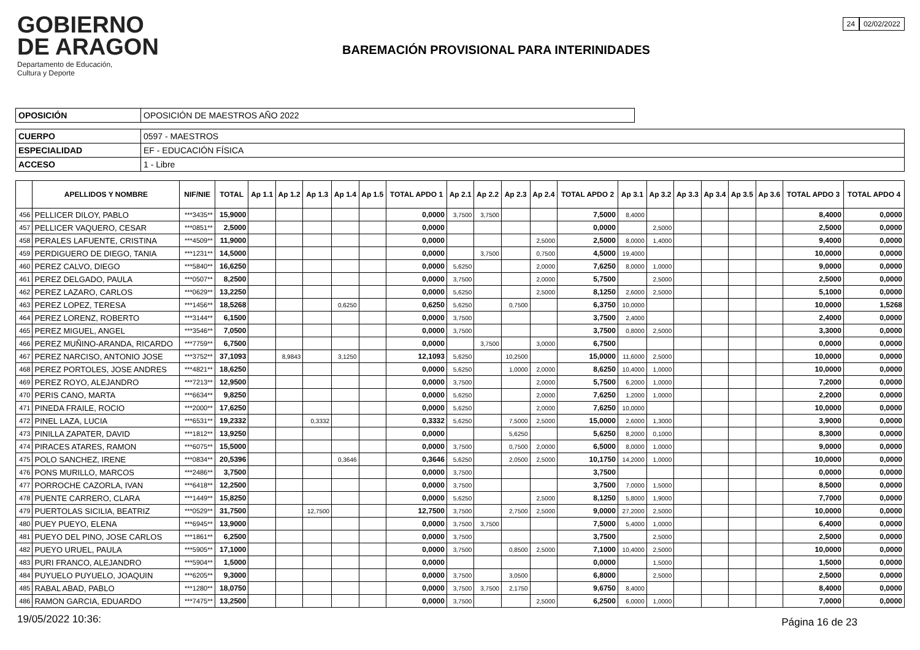GOBIERNO
DE ARAGON
Departamento de Educación,
Cultura y Deporte
BAREMACIÓN PROVISIONAL PARA INTERINIDADES
24 02/02/2022
| OPOSICIÓN | OPOSICIÓN DE MAESTROS AÑO 2022 |
| CUERPO | 0597 - MAESTROS |
| ESPECIALIDAD | EF - EDUCACIÓN FÍSICA |
| ACCESO | 1 - Libre |
| | APELLIDOS Y NOMBRE | NIF/NIE | TOTAL | Ap 1.1 | Ap 1.2 | Ap 1.3 | Ap 1.4 | Ap 1.5 | TOTAL APDO 1 | Ap 2.1 | Ap 2.2 | Ap 2.3 | Ap 2.4 | TOTAL APDO 2 | Ap 3.1 | Ap 3.2 | Ap 3.3 | Ap 3.4 | Ap 3.5 | Ap 3.6 | TOTAL APDO 3 | TOTAL APDO 4 |
| --- | --- | --- | --- | --- | --- | --- | --- | --- | --- | --- | --- | --- | --- | --- | --- | --- | --- | --- | --- | --- | --- | --- |
| 456 | PELLICER DILOY, PABLO | ***3435** | 15,9000 | | | | | | 0,0000 | 3,7500 | 3,7500 | | | 7,5000 | 8,4000 | | | | | | 8,4000 | 0,0000 |
| 457 | PELLICER VAQUERO, CESAR | ***0851** | 2,5000 | | | | | | 0,0000 | | | | | 0,0000 | | 2,5000 | | | | | 2,5000 | 0,0000 |
| 458 | PERALES LAFUENTE, CRISTINA | ***4509** | 11,9000 | | | | | | 0,0000 | | | | 2,5000 | 2,5000 | 8,0000 | 1,4000 | | | | | 9,4000 | 0,0000 |
| 459 | PERDIGUERO DE DIEGO, TANIA | ***1231** | 14,5000 | | | | | | 0,0000 | | 3,7500 | | 0,7500 | 4,5000 | 19,4000 | | | | | | 10,0000 | 0,0000 |
| 460 | PEREZ CALVO, DIEGO | ***5840** | 16,6250 | | | | | | 0,0000 | 5,6250 | | | 2,0000 | 7,6250 | 8,0000 | 1,0000 | | | | | 9,0000 | 0,0000 |
| 461 | PEREZ DELGADO, PAULA | ***0507** | 8,2500 | | | | | | 0,0000 | 3,7500 | | | 2,0000 | 5,7500 | | 2,5000 | | | | | 2,5000 | 0,0000 |
| 462 | PEREZ LAZARO, CARLOS | ***0629** | 13,2250 | | | | | | 0,0000 | 5,6250 | | | 2,5000 | 8,1250 | 2,6000 | 2,5000 | | | | | 5,1000 | 0,0000 |
| 463 | PEREZ LOPEZ, TERESA | ***1456** | 18,5268 | | | | 0,6250 | | 0,6250 | 5,6250 | | 0,7500 | | 6,3750 | 10,0000 | | | | | | 10,0000 | 1,5268 |
| 464 | PEREZ LORENZ, ROBERTO | ***3144** | 6,1500 | | | | | | 0,0000 | 3,7500 | | | | 3,7500 | 2,4000 | | | | | | 2,4000 | 0,0000 |
| 465 | PEREZ MIGUEL, ANGEL | ***3546** | 7,0500 | | | | | | 0,0000 | 3,7500 | | | | 3,7500 | 0,8000 | 2,5000 | | | | | 3,3000 | 0,0000 |
| 466 | PEREZ MUÑINO-ARANDA, RICARDO | ***7759** | 6,7500 | | | | | | 0,0000 | | 3,7500 | | 3,0000 | 6,7500 | | | | | | | 0,0000 | 0,0000 |
| 467 | PEREZ NARCISO, ANTONIO JOSE | ***3752** | 37,1093 | | 8,9843 | | 3,1250 | | 12,1093 | 5,6250 | | 10,2500 | | 15,0000 | 11,6000 | 2,5000 | | | | | 10,0000 | 0,0000 |
| 468 | PEREZ PORTOLES, JOSE ANDRES | ***4821** | 18,6250 | | | | | | 0,0000 | 5,6250 | | 1,0000 | 2,0000 | 8,6250 | 10,4000 | 1,0000 | | | | | 10,0000 | 0,0000 |
| 469 | PEREZ ROYO, ALEJANDRO | ***7213** | 12,9500 | | | | | | 0,0000 | 3,7500 | | | 2,0000 | 5,7500 | 6,2000 | 1,0000 | | | | | 7,2000 | 0,0000 |
| 470 | PERIS CANO, MARTA | ***6634** | 9,8250 | | | | | | 0,0000 | 5,6250 | | | 2,0000 | 7,6250 | 1,2000 | 1,0000 | | | | | 2,2000 | 0,0000 |
| 471 | PINEDA FRAILE, ROCIO | ***2000** | 17,6250 | | | | | | 0,0000 | 5,6250 | | | 2,0000 | 7,6250 | 10,0000 | | | | | | 10,0000 | 0,0000 |
| 472 | PINEL LAZA, LUCIA | ***6531** | 19,2332 | | | 0,3332 | | | 0,3332 | 5,6250 | | 7,5000 | 2,5000 | 15,0000 | 2,6000 | 1,3000 | | | | | 3,9000 | 0,0000 |
| 473 | PINILLA ZAPATER, DAVID | ***1812** | 13,9250 | | | | | | 0,0000 | | | 5,6250 | | 5,6250 | 8,2000 | 0,1000 | | | | | 8,3000 | 0,0000 |
| 474 | PIRACES ATARES, RAMON | ***6075** | 15,5000 | | | | | | 0,0000 | 3,7500 | | 0,7500 | 2,0000 | 6,5000 | 8,0000 | 1,0000 | | | | | 9,0000 | 0,0000 |
| 475 | POLO SANCHEZ, IRENE | ***0834** | 20,5396 | | | | 0,3646 | | 0,3646 | 5,6250 | | 2,0500 | 2,5000 | 10,1750 | 14,2000 | 1,0000 | | | | | 10,0000 | 0,0000 |
| 476 | PONS MURILLO, MARCOS | ***2486** | 3,7500 | | | | | | 0,0000 | 3,7500 | | | | 3,7500 | | | | | | | 0,0000 | 0,0000 |
| 477 | PORROCHE CAZORLA, IVAN | ***6418** | 12,2500 | | | | | | 0,0000 | 3,7500 | | | | 3,7500 | 7,0000 | 1,5000 | | | | | 8,5000 | 0,0000 |
| 478 | PUENTE CARRERO, CLARA | ***1449** | 15,8250 | | | | | | 0,0000 | 5,6250 | | | 2,5000 | 8,1250 | 5,8000 | 1,9000 | | | | | 7,7000 | 0,0000 |
| 479 | PUERTOLAS SICILIA, BEATRIZ | ***0529** | 31,7500 | | | 12,7500 | | | 12,7500 | 3,7500 | | 2,7500 | 2,5000 | 9,0000 | 27,2000 | 2,5000 | | | | | 10,0000 | 0,0000 |
| 480 | PUEY PUEYO, ELENA | ***6945** | 13,9000 | | | | | | 0,0000 | 3,7500 | 3,7500 | | | 7,5000 | 5,4000 | 1,0000 | | | | | 6,4000 | 0,0000 |
| 481 | PUEYO DEL PINO, JOSE CARLOS | ***1861** | 6,2500 | | | | | | 0,0000 | 3,7500 | | | | 3,7500 | | 2,5000 | | | | | 2,5000 | 0,0000 |
| 482 | PUEYO URUEL, PAULA | ***5905** | 17,1000 | | | | | | 0,0000 | 3,7500 | | 0,8500 | 2,5000 | 7,1000 | 10,4000 | 2,5000 | | | | | 10,0000 | 0,0000 |
| 483 | PURI FRANCO, ALEJANDRO | ***5904** | 1,5000 | | | | | | 0,0000 | | | | | 0,0000 | | 1,5000 | | | | | 1,5000 | 0,0000 |
| 484 | PUYUELO PUYUELO, JOAQUIN | ***6205** | 9,3000 | | | | | | 0,0000 | 3,7500 | | 3,0500 | | 6,8000 | | 2,5000 | | | | | 2,5000 | 0,0000 |
| 485 | RABAL ABAD, PABLO | ***1280** | 18,0750 | | | | | | 0,0000 | 3,7500 | 3,7500 | 2,1750 | | 9,6750 | 8,4000 | | | | | | 8,4000 | 0,0000 |
| 486 | RAMON GARCIA, EDUARDO | ***7475** | 13,2500 | | | | | | 0,0000 | 3,7500 | | | 2,5000 | 6,2500 | 6,0000 | 1,0000 | | | | | 7,0000 | 0,0000 |
19/05/2022 10:36: Página 16 de 23